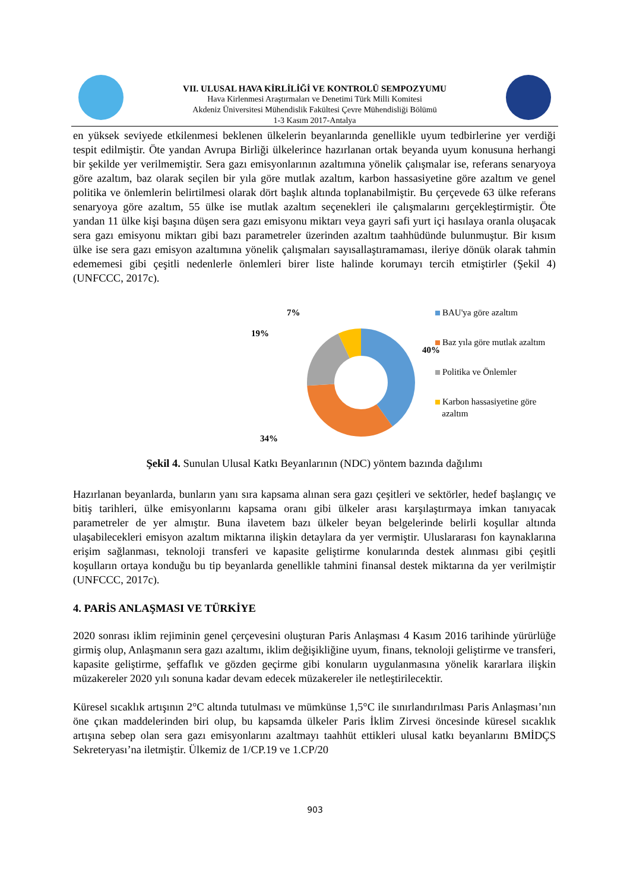VII. ULUSAL HAVA KİRLİLİĞİ VE KONTROLÜ SEMPOZYUMU
Hava Kirlenmesi Araştırmaları ve Denetimi Türk Milli Komitesi
Akdeniz Üniversitesi Mühendislik Fakültesi Çevre Mühendisliği Bölümü
1-3 Kasım 2017-Antalya
en yüksek seviyede etkilenmesi beklenen ülkelerin beyanlarında genellikle uyum tedbirlerine yer verdiği tespit edilmiştir. Öte yandan Avrupa Birliği ülkelerince hazırlanan ortak beyanda uyum konusuna herhangi bir şekilde yer verilmemiştir. Sera gazı emisyonlarının azaltımına yönelik çalışmalar ise, referans senaryoya göre azaltım, baz olarak seçilen bir yıla göre mutlak azaltım, karbon hassasiyetine göre azaltım ve genel politika ve önlemlerin belirtilmesi olarak dört başlık altında toplanabilmiştir. Bu çerçevede 63 ülke referans senaryoya göre azaltım, 55 ülke ise mutlak azaltım seçenekleri ile çalışmalarını gerçekleştirmiştir. Öte yandan 11 ülke kişi başına düşen sera gazı emisyonu miktarı veya gayri safi yurt içi hasılaya oranla oluşacak sera gazı emisyonu miktarı gibi bazı parametreler üzerinden azaltım taahhüdünde bulunmuştur. Bir kısım ülke ise sera gazı emisyon azaltımına yönelik çalışmaları sayısallaştıramaması, ileriye dönük olarak tahmin edememesi gibi çeşitli nedenlerle önlemleri birer liste halinde korumayı tercih etmiştirler (Şekil 4) (UNFCCC, 2017c).
7%
19%
40%
34%
BAU'ya göre azaltım
Baz yıla göre mutlak azaltım
Politika ve Önlemler
Karbon hassasiyetine göre
azaltım
Şekil 4. Sunulan Ulusal Katkı Beyanlarının (NDC) yöntem bazında dağılımı
Hazırlanan beyanlarda, bunların yanı sıra kapsama alınan sera gazı çeşitleri ve sektörler, hedef başlangıç ve bitiş tarihleri, ülke emisyonlarını kapsama oranı gibi ülkeler arası karşılaştırmaya imkan tanıyacak parametreler de yer almıştır. Buna ilavetem bazı ülkeler beyan belgelerinde belirli koşullar altında ulaşabilecekleri emisyon azaltım miktarına ilişkin detaylara da yer vermiştir. Uluslararası fon kaynaklarına erişim sağlanması, teknoloji transferi ve kapasite geliştirme konularında destek alınması gibi çeşitli koşulların ortaya konduğu bu tip beyanlarda genellikle tahmini finansal destek miktarına da yer verilmiştir (UNFCCC, 2017c).
4. PARİS ANLAŞMASI VE TÜRKİYE
2020 sonrası iklim rejiminin genel çerçevesini oluşturan Paris Anlaşması 4 Kasım 2016 tarihinde yürürlüğe girmiş olup, Anlaşmanın sera gazı azaltımı, iklim değişikliğine uyum, finans, teknoloji geliştirme ve transferi, kapasite geliştirme, şeffaflık ve gözden geçirme gibi konuların uygulanmasına yönelik kararlara ilişkin müzakereler 2020 yılı sonuna kadar devam edecek müzakereler ile netleştirilecektir.
Küresel sıcaklık artışının 2°C altında tutulması ve mümkünse 1,5°C ile sınırlandırılması Paris Anlaşması’nın öne çıkan maddelerinden biri olup, bu kapsamda ülkeler Paris İklim Zirvesi öncesinde küresel sıcaklık artışına sebep olan sera gazı emisyonlarını azaltmayı taahhüt ettikleri ulusal katkı beyanlarını BMİDÇS Sekreteryası’na iletmiştir. Ülkemiz de 1/CP.19 ve 1.CP/20
903